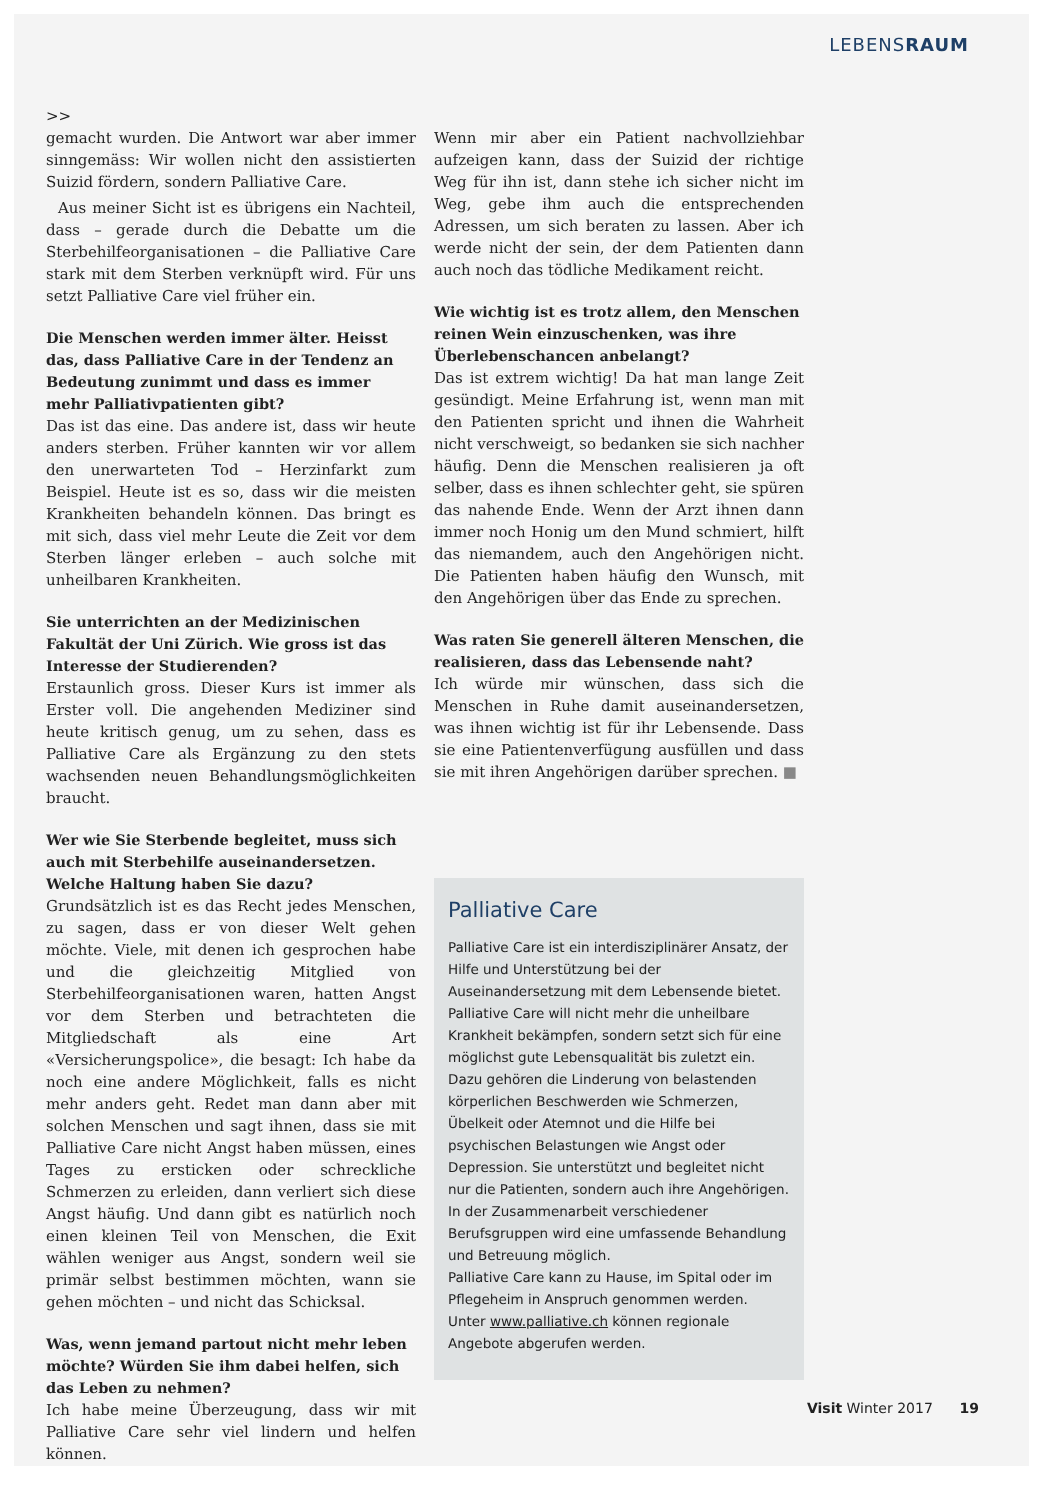LEBENSRAUM
>>
gemacht wurden. Die Antwort war aber immer sinngemäss: Wir wollen nicht den assistierten Suizid fördern, sondern Palliative Care.
Aus meiner Sicht ist es übrigens ein Nachteil, dass – gerade durch die Debatte um die Sterbehilfeorganisationen – die Palliative Care stark mit dem Sterben verknüpft wird. Für uns setzt Palliative Care viel früher ein.
Die Menschen werden immer älter. Heisst das, dass Palliative Care in der Tendenz an Bedeutung zunimmt und dass es immer mehr Palliativpatienten gibt?
Das ist das eine. Das andere ist, dass wir heute anders sterben. Früher kannten wir vor allem den unerwarteten Tod – Herzinfarkt zum Beispiel. Heute ist es so, dass wir die meisten Krankheiten behandeln können. Das bringt es mit sich, dass viel mehr Leute die Zeit vor dem Sterben länger erleben – auch solche mit unheilbaren Krankheiten.
Sie unterrichten an der Medizinischen Fakultät der Uni Zürich. Wie gross ist das Interesse der Studierenden?
Erstaunlich gross. Dieser Kurs ist immer als Erster voll. Die angehenden Mediziner sind heute kritisch genug, um zu sehen, dass es Palliative Care als Ergänzung zu den stets wachsenden neuen Behandlungsmöglichkeiten braucht.
Wer wie Sie Sterbende begleitet, muss sich auch mit Sterbehilfe auseinandersetzen. Welche Haltung haben Sie dazu?
Grundsätzlich ist es das Recht jedes Menschen, zu sagen, dass er von dieser Welt gehen möchte. Viele, mit denen ich gesprochen habe und die gleichzeitig Mitglied von Sterbehilfeorganisationen waren, hatten Angst vor dem Sterben und betrachteten die Mitgliedschaft als eine Art «Versicherungspolice», die besagt: Ich habe da noch eine andere Möglichkeit, falls es nicht mehr anders geht. Redet man dann aber mit solchen Menschen und sagt ihnen, dass sie mit Palliative Care nicht Angst haben müssen, eines Tages zu ersticken oder schreckliche Schmerzen zu erleiden, dann verliert sich diese Angst häufig. Und dann gibt es natürlich noch einen kleinen Teil von Menschen, die Exit wählen weniger aus Angst, sondern weil sie primär selbst bestimmen möchten, wann sie gehen möchten – und nicht das Schicksal.
Was, wenn jemand partout nicht mehr leben möchte? Würden Sie ihm dabei helfen, sich das Leben zu nehmen?
Ich habe meine Überzeugung, dass wir mit Palliative Care sehr viel lindern und helfen können.
Wenn mir aber ein Patient nachvollziehbar aufzeigen kann, dass der Suizid der richtige Weg für ihn ist, dann stehe ich sicher nicht im Weg, gebe ihm auch die entsprechenden Adressen, um sich beraten zu lassen. Aber ich werde nicht der sein, der dem Patienten dann auch noch das tödliche Medikament reicht.
Wie wichtig ist es trotz allem, den Menschen reinen Wein einzuschenken, was ihre Überlebenschancen anbelangt?
Das ist extrem wichtig! Da hat man lange Zeit gesündigt. Meine Erfahrung ist, wenn man mit den Patienten spricht und ihnen die Wahrheit nicht verschweigt, so bedanken sie sich nachher häufig. Denn die Menschen realisieren ja oft selber, dass es ihnen schlechter geht, sie spüren das nahende Ende. Wenn der Arzt ihnen dann immer noch Honig um den Mund schmiert, hilft das niemandem, auch den Angehörigen nicht. Die Patienten haben häufig den Wunsch, mit den Angehörigen über das Ende zu sprechen.
Was raten Sie generell älteren Menschen, die realisieren, dass das Lebensende naht?
Ich würde mir wünschen, dass sich die Menschen in Ruhe damit auseinandersetzen, was ihnen wichtig ist für ihr Lebensende. Dass sie eine Patientenverfügung ausfüllen und dass sie mit ihren Angehörigen darüber sprechen. ■
Palliative Care
Palliative Care ist ein interdisziplinärer Ansatz, der Hilfe und Unterstützung bei der Auseinandersetzung mit dem Lebensende bietet. Palliative Care will nicht mehr die unheilbare Krankheit bekämpfen, sondern setzt sich für eine möglichst gute Lebensqualität bis zuletzt ein. Dazu gehören die Linderung von belastenden körperlichen Beschwerden wie Schmerzen, Übelkeit oder Atemnot und die Hilfe bei psychischen Belastungen wie Angst oder Depression. Sie unterstützt und begleitet nicht nur die Patienten, sondern auch ihre Angehörigen.
In der Zusammenarbeit verschiedener Berufsgruppen wird eine umfassende Behandlung und Betreuung möglich.
Palliative Care kann zu Hause, im Spital oder im Pflegeheim in Anspruch genommen werden.
Unter www.palliative.ch können regionale Angebote abgerufen werden.
Visit Winter 2017 19